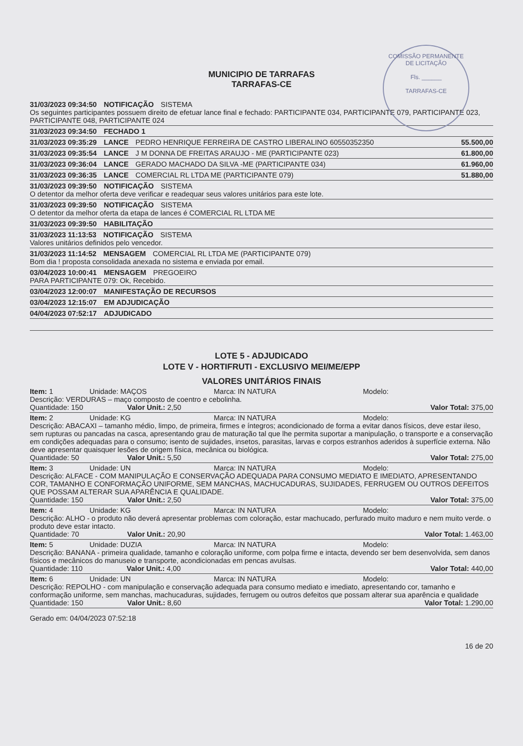COMISSÃO PERMANENTE DE LICITAÇÃO
Fls. ______
TARRAFAS-CE
MUNICIPIO DE TARRAFAS
TARRAFAS-CE
31/03/2023 09:34:50 NOTIFICAÇÃO SISTEMA
Os seguintes participantes possuem direito de efetuar lance final e fechado: PARTICIPANTE 034, PARTICIPANTE 079, PARTICIPANTE 023, PARTICIPANTE 048, PARTICIPANTE 024
31/03/2023 09:34:50 FECHADO 1
31/03/2023 09:35:29 LANCE PEDRO HENRIQUE FERREIRA DE CASTRO LIBERALINO 60550352350 55.500,00
31/03/2023 09:35:54 LANCE J M DONNA DE FREITAS ARAUJO - ME (PARTICIPANTE 023) 61.800,00
31/03/2023 09:36:04 LANCE GERADO MACHADO DA SILVA -ME (PARTICIPANTE 034) 61.960,00
31/03/2023 09:36:35 LANCE COMERCIAL RL LTDA ME (PARTICIPANTE 079) 51.880,00
31/03/2023 09:39:50 NOTIFICAÇÃO SISTEMA
O detentor da melhor oferta deve verificar e readequar seus valores unitários para este lote.
31/03/2023 09:39:50 NOTIFICAÇÃO SISTEMA
O detentor da melhor oferta da etapa de lances é COMERCIAL RL LTDA ME
31/03/2023 09:39:50 HABILITAÇÃO
31/03/2023 11:13:53 NOTIFICAÇÃO SISTEMA
Valores unitários definidos pelo vencedor.
31/03/2023 11:14:52 MENSAGEM COMERCIAL RL LTDA ME (PARTICIPANTE 079)
Bom dia ! proposta consolidada anexada no sistema e enviada por email.
03/04/2023 10:00:41 MENSAGEM PREGOEIRO
PARA PARTICIPANTE 079: Ok, Recebido.
03/04/2023 12:00:07 MANIFESTAÇÃO DE RECURSOS
03/04/2023 12:15:07 EM ADJUDICAÇÃO
04/04/2023 07:52:17 ADJUDICADO
LOTE 5 - ADJUDICADO
LOTE V - HORTIFRUTI - EXCLUSIVO MEI/ME/EPP
VALORES UNITÁRIOS FINAIS
Item: 1 Unidade: MAÇOS Marca: IN NATURA Modelo:
Descrição: VERDURAS – maço composto de coentro e cebolinha.
Quantidade: 150 Valor Unit.: 2,50 Valor Total: 375,00
Item: 2 Unidade: KG Marca: IN NATURA Modelo:
Descrição: ABACAXI – tamanho médio, limpo, de primeira, firmes e íntegros; acondicionado de forma a evitar danos físicos, deve estar ileso, sem rupturas ou pancadas na casca, apresentando grau de maturação tal que lhe permita suportar a manipulação, o transporte e a conservação em condições adequadas para o consumo; isento de sujidades, insetos, parasitas, larvas e corpos estranhos aderidos à superfície externa. Não deve apresentar quaisquer lesões de origem física, mecânica ou biológica.
Quantidade: 50 Valor Unit.: 5,50 Valor Total: 275,00
Item: 3 Unidade: UN Marca: IN NATURA Modelo:
Descrição: ALFACE - COM MANIPULAÇÃO E CONSERVAÇÃO ADEQUADA PARA CONSUMO MEDIATO E IMEDIATO, APRESENTANDO COR, TAMANHO E CONFORMAÇÃO UNIFORME, SEM MANCHAS, MACHUCADURAS, SUJIDADES, FERRUGEM OU OUTROS DEFEITOS QUE POSSAM ALTERAR SUA APARÊNCIA E QUALIDADE.
Quantidade: 150 Valor Unit.: 2,50 Valor Total: 375,00
Item: 4 Unidade: KG Marca: IN NATURA Modelo:
Descrição: ALHO - o produto não deverá apresentar problemas com coloração, estar machucado, perfurado muito maduro e nem muito verde. o produto deve estar intacto.
Quantidade: 70 Valor Unit.: 20,90 Valor Total: 1.463,00
Item: 5 Unidade: DUZIA Marca: IN NATURA Modelo:
Descrição: BANANA - primeira qualidade, tamanho e coloração uniforme, com polpa firme e intacta, devendo ser bem desenvolvida, sem danos físicos e mecânicos do manuseio e transporte, acondicionadas em pencas avulsas.
Quantidade: 110 Valor Unit.: 4,00 Valor Total: 440,00
Item: 6 Unidade: UN Marca: IN NATURA Modelo:
Descrição: REPOLHO - com manipulação e conservação adequada para consumo mediato e imediato, apresentando cor, tamanho e conformação uniforme, sem manchas, machucaduras, sujidades, ferrugem ou outros defeitos que possam alterar sua aparência e qualidade
Quantidade: 150 Valor Unit.: 8,60 Valor Total: 1.290,00
Gerado em: 04/04/2023 07:52:18
16 de 20